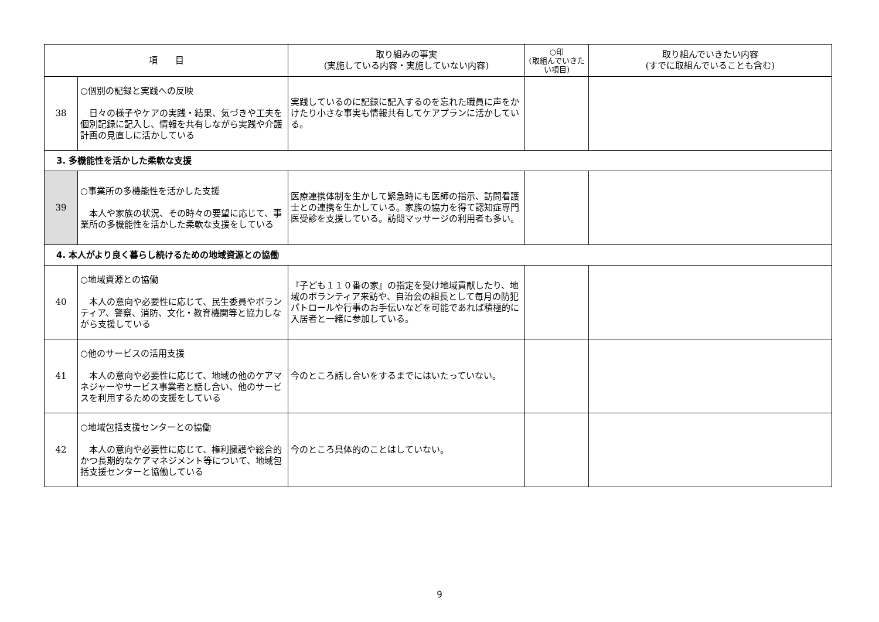| 項 目 | | 取り組みの事実 (実施している内容・実施していない内容) | ○印 (取組んでいきたい項目) | 取り組んでいきたい内容 (すでに取組んでいることも含む) |
| --- | --- | --- | --- | --- |
| 38 | ○個別の記録と実践への反映 日々の様子やケアの実践・結果、気づきや工夫を個別記録に記入し、情報を共有しながら実践や介護計画の見直しに活かしている | 実践しているのに記録に記入するのを忘れた職員に声をかけたり小さな事実も情報共有してケアプランに活かしている。 | | |
| 3. 多機能性を活かした柔軟な支援 | | | | |
| 39 | ○事業所の多機能性を活かした支援 本人や家族の状況、その時々の要望に応じて、事業所の多機能性を活かした柔軟な支援をしている | 医療連携体制を生かして緊急時にも医師の指示、訪問看護士との連携を生かしている。家族の協力を得て認知症専門医受診を支援している。訪問マッサージの利用者も多い。 | | |
| 4. 本人がより良く暮らし続けるための地域資源との協働 | | | | |
| 40 | ○地域資源との協働 本人の意向や必要性に応じて、民生委員やボランティア、警察、消防、文化・教育機関等と協力しながら支援している | 『子ども１１０番の家』の指定を受け地域貢献したり、地域のボランティア来訪や、自治会の組長として毎月の防犯パトロールや行事のお手伝いなどを可能であれば積極的に入居者と一緒に参加している。 | | |
| 41 | ○他のサービスの活用支援 本人の意向や必要性に応じて、地域の他のケアマネジャーやサービス事業者と話し合い、他のサービスを利用するための支援をしている | 今のところ話し合いをするまでにはいたっていない。 | | |
| 42 | ○地域包括支援センターとの協働 本人の意向や必要性に応じて、権利擁護や総合的かつ長期的なケアマネジメント等について、地域包括支援センターと協働している | 今のところ具体的のことはしていない。 | | |
9